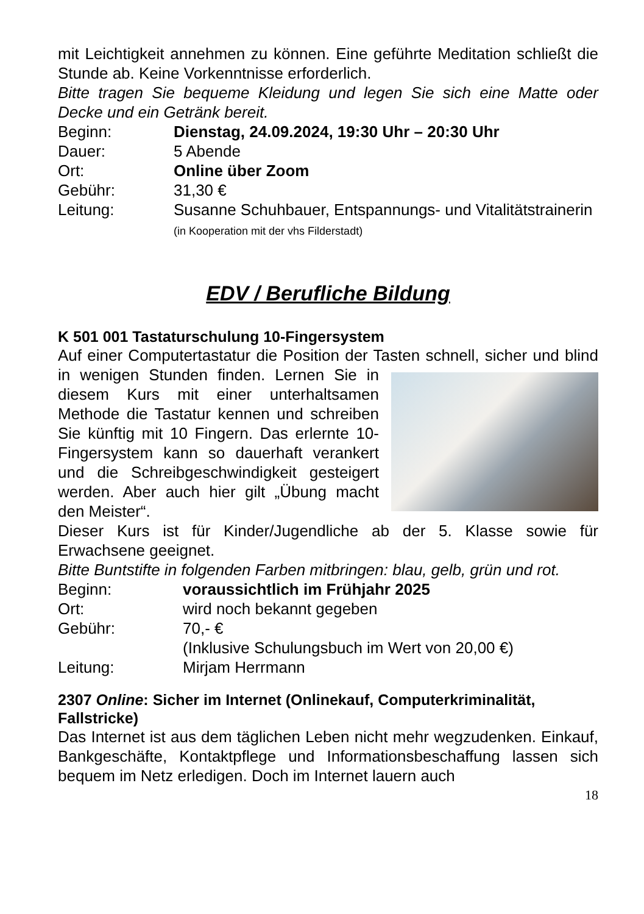mit Leichtigkeit annehmen zu können. Eine geführte Meditation schließt die Stunde ab. Keine Vorkenntnisse erforderlich.
Bitte tragen Sie bequeme Kleidung und legen Sie sich eine Matte oder Decke und ein Getränk bereit.
| Beginn: | Dienstag, 24.09.2024, 19:30 Uhr – 20:30 Uhr |
| Dauer: | 5 Abende |
| Ort: | Online über Zoom |
| Gebühr: | 31,30 € |
| Leitung: | Susanne Schuhbauer, Entspannungs- und Vitalitätstrainerin (in Kooperation mit der vhs Filderstadt) |
EDV / Berufliche Bildung
K 501 001 Tastaturschulung 10-Fingersystem
Auf einer Computertastatur die Position der Tasten schnell, sicher und blind in wenigen Stunden finden. Lernen Sie in diesem Kurs mit einer unterhaltsamen Methode die Tastatur kennen und schreiben Sie künftig mit 10 Fingern. Das erlernte 10-Fingersystem kann so dauerhaft verankert und die Schreibgeschwindigkeit gesteigert werden. Aber auch hier gilt „Übung macht den Meister“.
Dieser Kurs ist für Kinder/Jugendliche ab der 5. Klasse sowie für Erwachsene geeignet.
Bitte Buntstifte in folgenden Farben mitbringen: blau, gelb, grün und rot.
| Beginn: | voraussichtlich im Frühjahr 2025 |
| Ort: | wird noch bekannt gegeben |
| Gebühr: | 70,- € (Inklusive Schulungsbuch im Wert von 20,00 €) |
| Leitung: | Mirjam Herrmann |
2307 Online: Sicher im Internet (Onlinekauf, Computerkriminalität, Fallstricke)
Das Internet ist aus dem täglichen Leben nicht mehr wegzudenken. Einkauf, Bankgeschäfte, Kontaktpflege und Informationsbeschaffung lassen sich bequem im Netz erledigen. Doch im Internet lauern auch
18